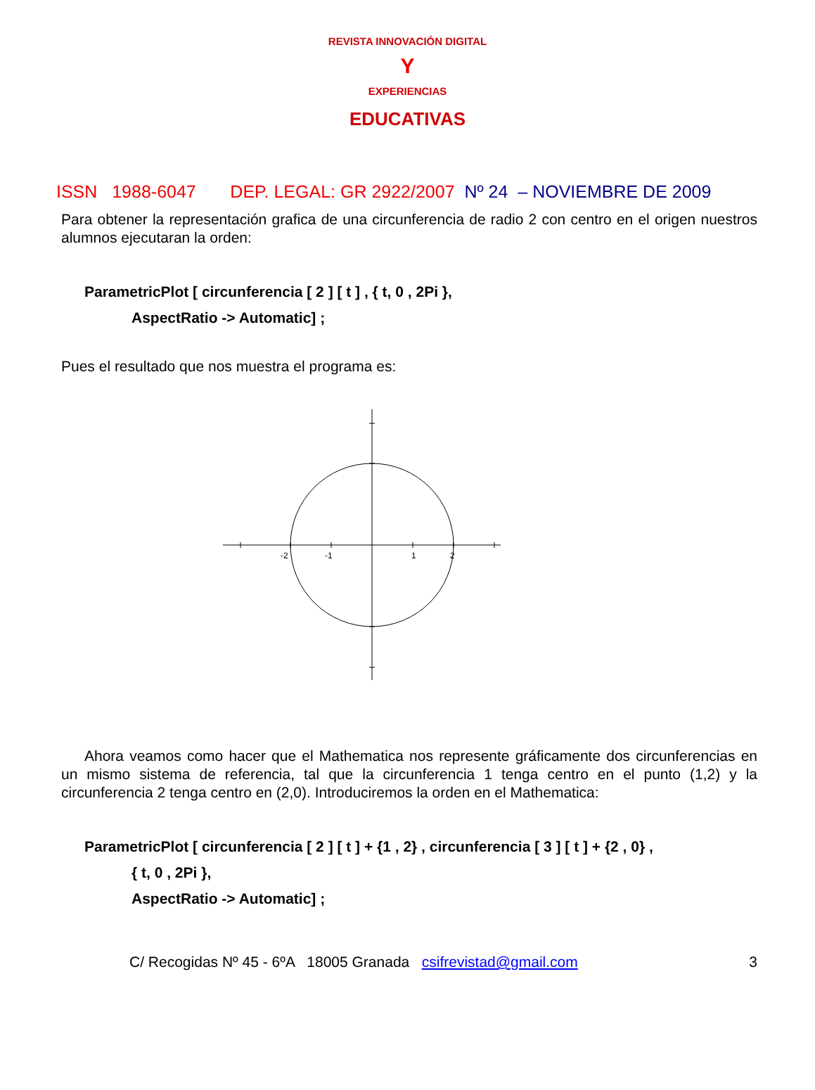REVISTA INNOVACIÓN DIGITAL
Y
EXPERIENCIAS
EDUCATIVAS
ISSN 1988-6047 DEP. LEGAL: GR 2922/2007 Nº 24 – NOVIEMBRE DE 2009
Para obtener la representación grafica de una circunferencia de radio 2 con centro en el origen nuestros alumnos ejecutaran la orden:
ParametricPlot [ circunferencia [ 2 ] [ t ] , { t, 0 , 2Pi },
AspectRatio -> Automatic] ;
Pues el resultado que nos muestra el programa es:
-2
-1
1
2
Ahora veamos como hacer que el Mathematica nos represente gráficamente dos circunferencias en un mismo sistema de referencia, tal que la circunferencia 1 tenga centro en el punto (1,2) y la circunferencia 2 tenga centro en (2,0). Introduciremos la orden en el Mathematica:
ParametricPlot [ circunferencia [ 2 ] [ t ] + {1 , 2} , circunferencia [ 3 ] [ t ] + {2 , 0} ,
{ t, 0 , 2Pi },
AspectRatio -> Automatic] ;
C/ Recogidas Nº 45 - 6ºA 18005 Granada csifrevistad@gmail.com 3